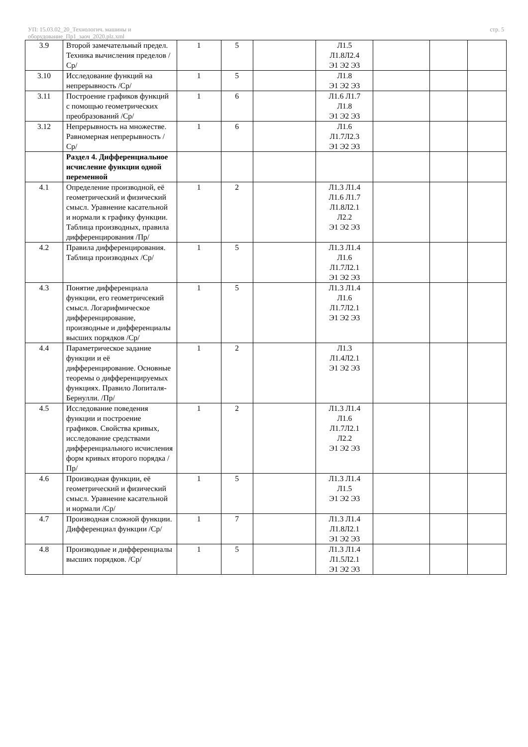УП: 15.03.02_20_Технологич. машины и
оборудование_Пр1_заоч_2020.plz.xml
стр. 5
| 3.9 | Второй замечательный предел. Техника вычисления пределов /Ср/ | 1 | 5 | | Л1.5 Л1.8Л2.4 Э1 Э2 Э3 | | | |
| 3.10 | Исследование функций на непрерывность /Ср/ | 1 | 5 | | Л1.8 Э1 Э2 Э3 | | | |
| 3.11 | Построение графиков функций с помощью геометрических преобразований /Ср/ | 1 | 6 | | Л1.6 Л1.7 Л1.8 Э1 Э2 Э3 | | | |
| 3.12 | Непрерывность на множестве. Равномерная непрерывность /Ср/ | 1 | 6 | | Л1.6 Л1.7Л2.3 Э1 Э2 Э3 | | | |
| | Раздел 4. Дифференциальное исчисление функции одной переменной | | | | | | | |
| 4.1 | Определение производной, её геометрический и физический смысл. Уравнение касательной и нормали к графику функции. Таблица производных, правила дифференцирования /Пр/ | 1 | 2 | | Л1.3 Л1.4 Л1.6 Л1.7 Л1.8Л2.1 Л2.2 Э1 Э2 Э3 | | | |
| 4.2 | Правила дифференцирования. Таблица производных /Ср/ | 1 | 5 | | Л1.3 Л1.4 Л1.6 Л1.7Л2.1 Э1 Э2 Э3 | | | |
| 4.3 | Понятие дифференциала функции, его геометричсекий смысл. Логарифмическое дифференцирование, производные и дифференциалы высших порядков /Ср/ | 1 | 5 | | Л1.3 Л1.4 Л1.6 Л1.7Л2.1 Э1 Э2 Э3 | | | |
| 4.4 | Параметрическое задание функции и её дифференцирование. Основные теоремы о дифференцируемых функциях. Правило Лопиталя-Бернулли. /Пр/ | 1 | 2 | | Л1.3 Л1.4Л2.1 Э1 Э2 Э3 | | | |
| 4.5 | Исследование поведения функции и построение графиков. Свойства кривых, исследование средствами дифференциального исчисления форм кривых второго порядка /Пр/ | 1 | 2 | | Л1.3 Л1.4 Л1.6 Л1.7Л2.1 Л2.2 Э1 Э2 Э3 | | | |
| 4.6 | Производная функции, её геометрический и физический смысл. Уравнение касательной и нормали /Ср/ | 1 | 5 | | Л1.3 Л1.4 Л1.5 Э1 Э2 Э3 | | | |
| 4.7 | Производная сложной функции. Дифференциал функции /Ср/ | 1 | 7 | | Л1.3 Л1.4 Л1.8Л2.1 Э1 Э2 Э3 | | | |
| 4.8 | Производные и дифференциалы высших порядков. /Ср/ | 1 | 5 | | Л1.3 Л1.4 Л1.5Л2.1 Э1 Э2 Э3 | | | |